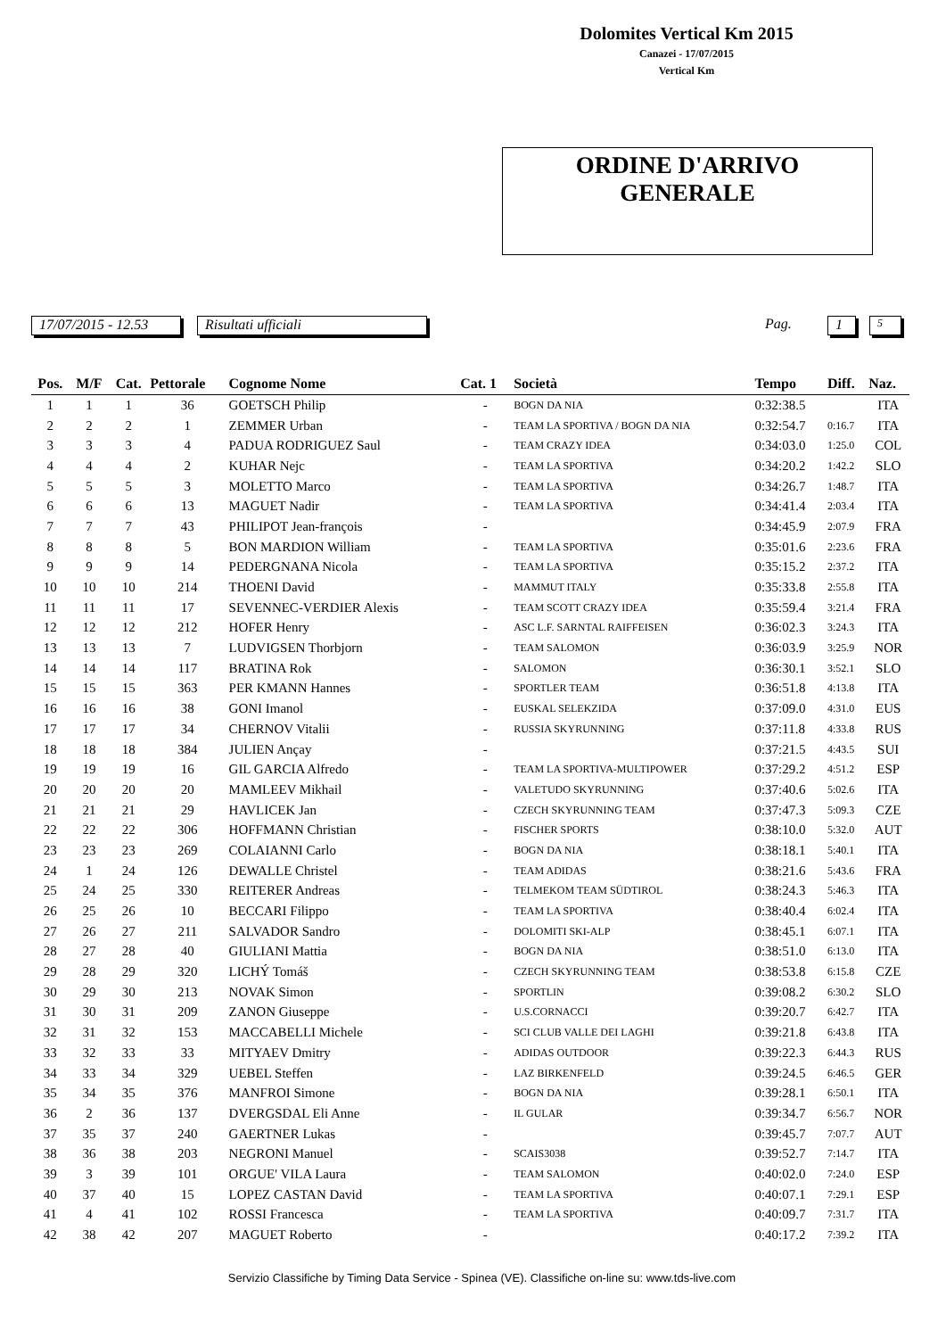Dolomites Vertical Km 2015
Canazei - 17/07/2015
Vertical Km
ORDINE D'ARRIVO
GENERALE
17/07/2015 - 12.53 Risultati ufficiali Pag. 1 5
| Pos. | M/F | Cat. | Pettorale | Cognome Nome | Cat. 1 | Società | Tempo | Diff. | Naz. |
| --- | --- | --- | --- | --- | --- | --- | --- | --- | --- |
| 1 | 1 | 1 | 36 | GOETSCH Philip | - | BOGN DA NIA | 0:32:38.5 | | ITA |
| 2 | 2 | 2 | 1 | ZEMMER Urban | - | TEAM LA SPORTIVA / BOGN DA NIA | 0:32:54.7 | 0:16.7 | ITA |
| 3 | 3 | 3 | 4 | PADUA RODRIGUEZ Saul | - | TEAM CRAZY IDEA | 0:34:03.0 | 1:25.0 | COL |
| 4 | 4 | 4 | 2 | KUHAR Nejc | - | TEAM LA SPORTIVA | 0:34:20.2 | 1:42.2 | SLO |
| 5 | 5 | 5 | 3 | MOLETTO Marco | - | TEAM LA SPORTIVA | 0:34:26.7 | 1:48.7 | ITA |
| 6 | 6 | 6 | 13 | MAGUET Nadir | - | TEAM LA SPORTIVA | 0:34:41.4 | 2:03.4 | ITA |
| 7 | 7 | 7 | 43 | PHILIPOT Jean-françois | - | | 0:34:45.9 | 2:07.9 | FRA |
| 8 | 8 | 8 | 5 | BON MARDION William | - | TEAM LA SPORTIVA | 0:35:01.6 | 2:23.6 | FRA |
| 9 | 9 | 9 | 14 | PEDERGNANA Nicola | - | TEAM LA SPORTIVA | 0:35:15.2 | 2:37.2 | ITA |
| 10 | 10 | 10 | 214 | THOENI David | - | MAMMUT ITALY | 0:35:33.8 | 2:55.8 | ITA |
| 11 | 11 | 11 | 17 | SEVENNEC-VERDIER Alexis | - | TEAM SCOTT CRAZY IDEA | 0:35:59.4 | 3:21.4 | FRA |
| 12 | 12 | 12 | 212 | HOFER Henry | - | ASC L.F. SARNTAL RAIFFEISEN | 0:36:02.3 | 3:24.3 | ITA |
| 13 | 13 | 13 | 7 | LUDVIGSEN Thorbjorn | - | TEAM SALOMON | 0:36:03.9 | 3:25.9 | NOR |
| 14 | 14 | 14 | 117 | BRATINA Rok | - | SALOMON | 0:36:30.1 | 3:52.1 | SLO |
| 15 | 15 | 15 | 363 | PER KMANN Hannes | - | SPORTLER TEAM | 0:36:51.8 | 4:13.8 | ITA |
| 16 | 16 | 16 | 38 | GONI Imanol | - | EUSKAL SELEKZIDA | 0:37:09.0 | 4:31.0 | EUS |
| 17 | 17 | 17 | 34 | CHERNOV Vitalii | - | RUSSIA SKYRUNNING | 0:37:11.8 | 4:33.8 | RUS |
| 18 | 18 | 18 | 384 | JULIEN Ançay | - | | 0:37:21.5 | 4:43.5 | SUI |
| 19 | 19 | 19 | 16 | GIL GARCIA Alfredo | - | TEAM LA SPORTIVA-MULTIPOWER | 0:37:29.2 | 4:51.2 | ESP |
| 20 | 20 | 20 | 20 | MAMLEEV Mikhail | - | VALETUDO SKYRUNNING | 0:37:40.6 | 5:02.6 | ITA |
| 21 | 21 | 21 | 29 | HAVLICEK Jan | - | CZECH SKYRUNNING TEAM | 0:37:47.3 | 5:09.3 | CZE |
| 22 | 22 | 22 | 306 | HOFFMANN Christian | - | FISCHER SPORTS | 0:38:10.0 | 5:32.0 | AUT |
| 23 | 23 | 23 | 269 | COLAIANNI Carlo | - | BOGN DA NIA | 0:38:18.1 | 5:40.1 | ITA |
| 24 | 1 | 24 | 126 | DEWALLE Christel | - | TEAM ADIDAS | 0:38:21.6 | 5:43.6 | FRA |
| 25 | 24 | 25 | 330 | REITERER Andreas | - | TELMEKOM TEAM SÜDTIROL | 0:38:24.3 | 5:46.3 | ITA |
| 26 | 25 | 26 | 10 | BECCARI Filippo | - | TEAM LA SPORTIVA | 0:38:40.4 | 6:02.4 | ITA |
| 27 | 26 | 27 | 211 | SALVADOR Sandro | - | DOLOMITI SKI-ALP | 0:38:45.1 | 6:07.1 | ITA |
| 28 | 27 | 28 | 40 | GIULIANI Mattia | - | BOGN DA NIA | 0:38:51.0 | 6:13.0 | ITA |
| 29 | 28 | 29 | 320 | LICHÝ Tomáš | - | CZECH SKYRUNNING TEAM | 0:38:53.8 | 6:15.8 | CZE |
| 30 | 29 | 30 | 213 | NOVAK Simon | - | SPORTLIN | 0:39:08.2 | 6:30.2 | SLO |
| 31 | 30 | 31 | 209 | ZANON Giuseppe | - | U.S.CORNACCI | 0:39:20.7 | 6:42.7 | ITA |
| 32 | 31 | 32 | 153 | MACCABELLI Michele | - | SCI CLUB VALLE DEI LAGHI | 0:39:21.8 | 6:43.8 | ITA |
| 33 | 32 | 33 | 33 | MITYAEV Dmitry | - | ADIDAS OUTDOOR | 0:39:22.3 | 6:44.3 | RUS |
| 34 | 33 | 34 | 329 | UEBEL Steffen | - | LAZ BIRKENFELD | 0:39:24.5 | 6:46.5 | GER |
| 35 | 34 | 35 | 376 | MANFROI Simone | - | BOGN DA NIA | 0:39:28.1 | 6:50.1 | ITA |
| 36 | 2 | 36 | 137 | DVERGSDAL Eli Anne | - | IL GULAR | 0:39:34.7 | 6:56.7 | NOR |
| 37 | 35 | 37 | 240 | GAERTNER Lukas | - | | 0:39:45.7 | 7:07.7 | AUT |
| 38 | 36 | 38 | 203 | NEGRONI Manuel | - | SCAIS3038 | 0:39:52.7 | 7:14.7 | ITA |
| 39 | 3 | 39 | 101 | ORGUE' VILA Laura | - | TEAM SALOMON | 0:40:02.0 | 7:24.0 | ESP |
| 40 | 37 | 40 | 15 | LOPEZ CASTAN David | - | TEAM LA SPORTIVA | 0:40:07.1 | 7:29.1 | ESP |
| 41 | 4 | 41 | 102 | ROSSI Francesca | - | TEAM LA SPORTIVA | 0:40:09.7 | 7:31.7 | ITA |
| 42 | 38 | 42 | 207 | MAGUET Roberto | - | | 0:40:17.2 | 7:39.2 | ITA |
Servizio Classifiche by Timing Data Service - Spinea (VE). Classifiche on-line su: www.tds-live.com